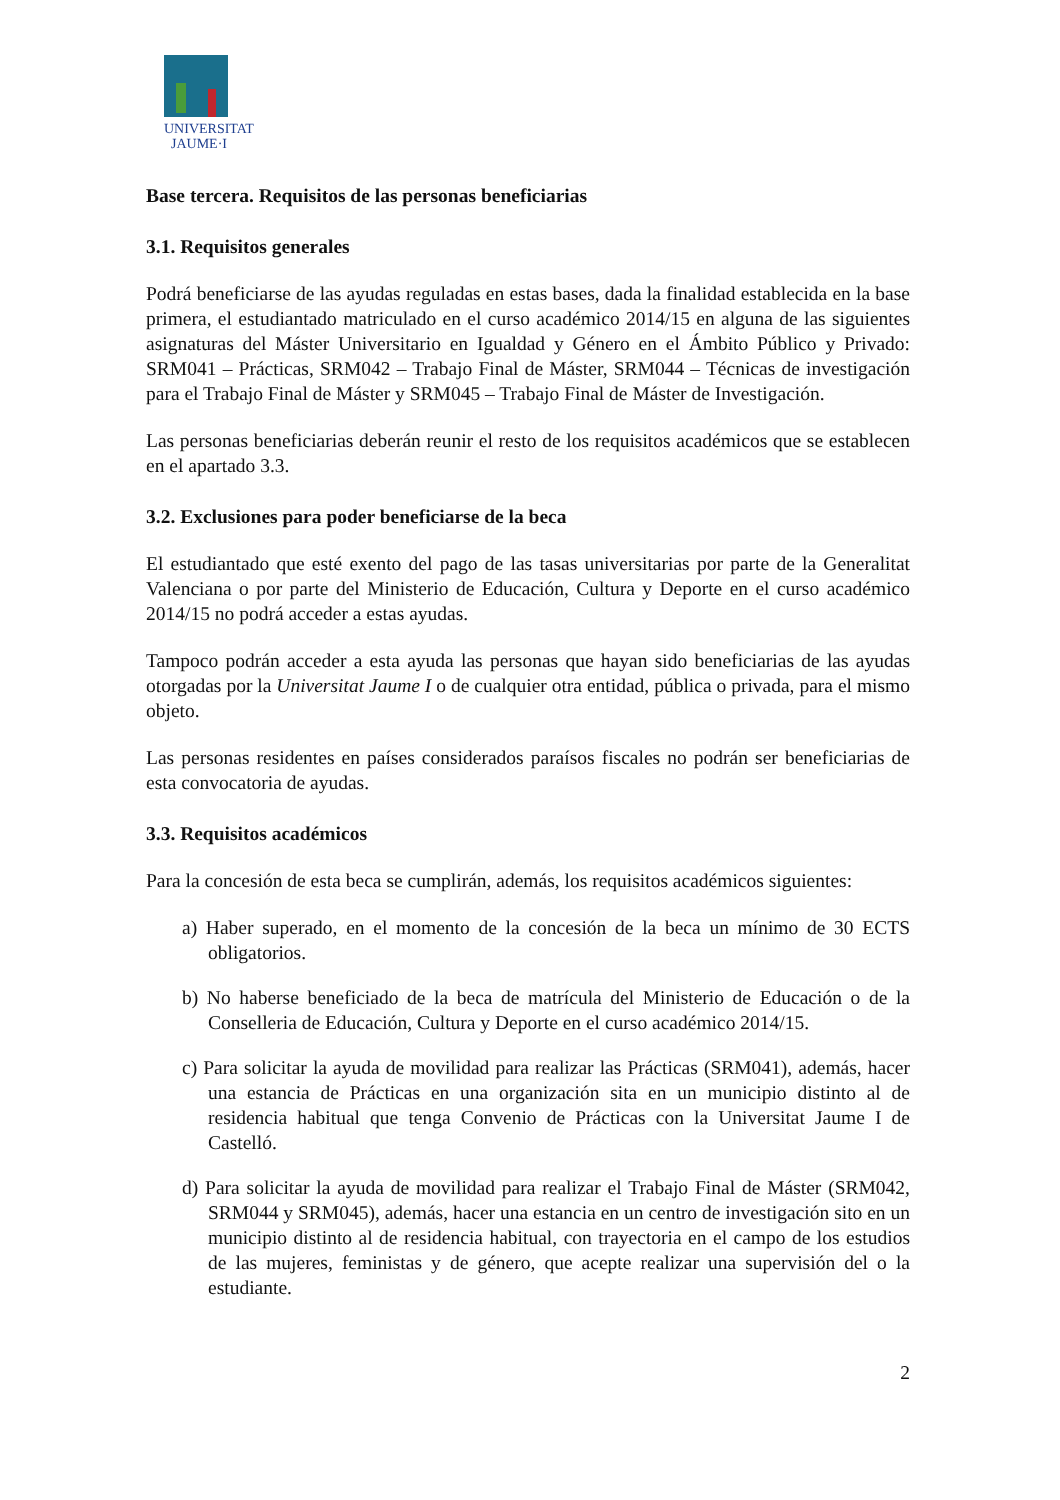UNIVERSITAT
JAUME·I
Base tercera. Requisitos de las personas beneficiarias
3.1. Requisitos generales
Podrá beneficiarse de las ayudas reguladas en estas bases, dada la finalidad establecida en la base primera, el estudiantado matriculado en el curso académico 2014/15 en alguna de las siguientes asignaturas del Máster Universitario en Igualdad y Género en el Ámbito Público y Privado: SRM041 – Prácticas, SRM042 – Trabajo Final de Máster, SRM044 – Técnicas de investigación para el Trabajo Final de Máster y SRM045 – Trabajo Final de Máster de Investigación.
Las personas beneficiarias deberán reunir el resto de los requisitos académicos que se establecen en el apartado 3.3.
3.2. Exclusiones para poder beneficiarse de la beca
El estudiantado que esté exento del pago de las tasas universitarias por parte de la Generalitat Valenciana o por parte del Ministerio de Educación, Cultura y Deporte en el curso académico 2014/15 no podrá acceder a estas ayudas.
Tampoco podrán acceder a esta ayuda las personas que hayan sido beneficiarias de las ayudas otorgadas por la Universitat Jaume I o de cualquier otra entidad, pública o privada, para el mismo objeto.
Las personas residentes en países considerados paraísos fiscales no podrán ser beneficiarias de esta convocatoria de ayudas.
3.3. Requisitos académicos
Para la concesión de esta beca se cumplirán, además, los requisitos académicos siguientes:
a) Haber superado, en el momento de la concesión de la beca un mínimo de 30 ECTS obligatorios.
b) No haberse beneficiado de la beca de matrícula del Ministerio de Educación o de la Conselleria de Educación, Cultura y Deporte en el curso académico 2014/15.
c) Para solicitar la ayuda de movilidad para realizar las Prácticas (SRM041), además, hacer una estancia de Prácticas en una organización sita en un municipio distinto al de residencia habitual que tenga Convenio de Prácticas con la Universitat Jaume I de Castelló.
d) Para solicitar la ayuda de movilidad para realizar el Trabajo Final de Máster (SRM042, SRM044 y SRM045), además, hacer una estancia en un centro de investigación sito en un municipio distinto al de residencia habitual, con trayectoria en el campo de los estudios de las mujeres, feministas y de género, que acepte realizar una supervisión del o la estudiante.
2